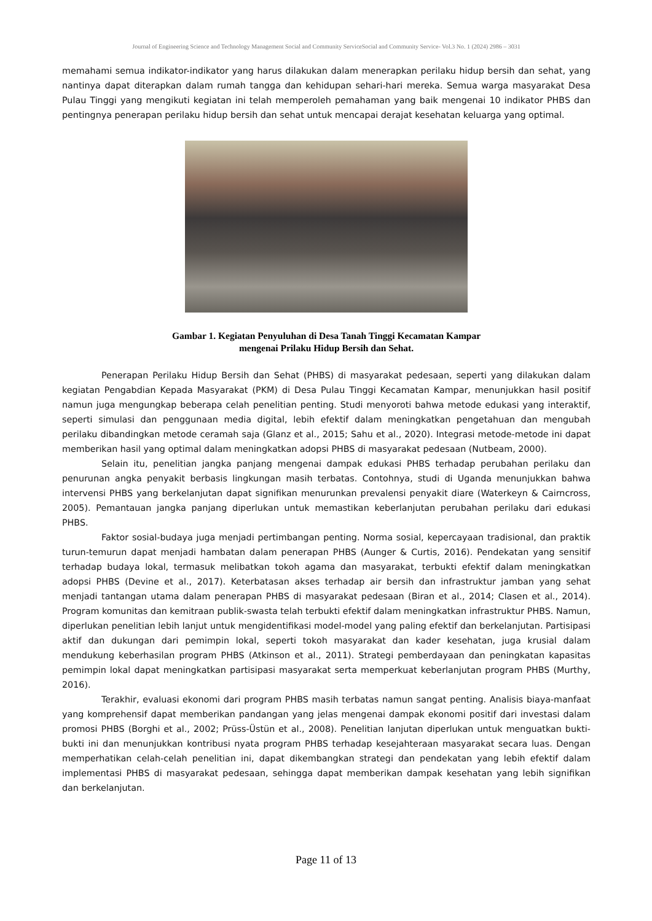Journal of Engineering Science and Technology Management Social and Community ServiceSocial and Community Service- Vol.3 No. 1 (2024) 2986 – 3031
memahami semua indikator-indikator yang harus dilakukan dalam menerapkan perilaku hidup bersih dan sehat, yang nantinya dapat diterapkan dalam rumah tangga dan kehidupan sehari-hari mereka. Semua warga masyarakat Desa Pulau Tinggi yang mengikuti kegiatan ini telah memperoleh pemahaman yang baik mengenai 10 indikator PHBS dan pentingnya penerapan perilaku hidup bersih dan sehat untuk mencapai derajat kesehatan keluarga yang optimal.
Gambar 1. Kegiatan Penyuluhan di Desa Tanah Tinggi Kecamatan Kampar
mengenai Prilaku Hidup Bersih dan Sehat.
Penerapan Perilaku Hidup Bersih dan Sehat (PHBS) di masyarakat pedesaan, seperti yang dilakukan dalam kegiatan Pengabdian Kepada Masyarakat (PKM) di Desa Pulau Tinggi Kecamatan Kampar, menunjukkan hasil positif namun juga mengungkap beberapa celah penelitian penting. Studi menyoroti bahwa metode edukasi yang interaktif, seperti simulasi dan penggunaan media digital, lebih efektif dalam meningkatkan pengetahuan dan mengubah perilaku dibandingkan metode ceramah saja (Glanz et al., 2015; Sahu et al., 2020). Integrasi metode-metode ini dapat memberikan hasil yang optimal dalam meningkatkan adopsi PHBS di masyarakat pedesaan (Nutbeam, 2000).
Selain itu, penelitian jangka panjang mengenai dampak edukasi PHBS terhadap perubahan perilaku dan penurunan angka penyakit berbasis lingkungan masih terbatas. Contohnya, studi di Uganda menunjukkan bahwa intervensi PHBS yang berkelanjutan dapat signifikan menurunkan prevalensi penyakit diare (Waterkeyn & Cairncross, 2005). Pemantauan jangka panjang diperlukan untuk memastikan keberlanjutan perubahan perilaku dari edukasi PHBS.
Faktor sosial-budaya juga menjadi pertimbangan penting. Norma sosial, kepercayaan tradisional, dan praktik turun-temurun dapat menjadi hambatan dalam penerapan PHBS (Aunger & Curtis, 2016). Pendekatan yang sensitif terhadap budaya lokal, termasuk melibatkan tokoh agama dan masyarakat, terbukti efektif dalam meningkatkan adopsi PHBS (Devine et al., 2017). Keterbatasan akses terhadap air bersih dan infrastruktur jamban yang sehat menjadi tantangan utama dalam penerapan PHBS di masyarakat pedesaan (Biran et al., 2014; Clasen et al., 2014). Program komunitas dan kemitraan publik-swasta telah terbukti efektif dalam meningkatkan infrastruktur PHBS. Namun, diperlukan penelitian lebih lanjut untuk mengidentifikasi model-model yang paling efektif dan berkelanjutan. Partisipasi aktif dan dukungan dari pemimpin lokal, seperti tokoh masyarakat dan kader kesehatan, juga krusial dalam mendukung keberhasilan program PHBS (Atkinson et al., 2011). Strategi pemberdayaan dan peningkatan kapasitas pemimpin lokal dapat meningkatkan partisipasi masyarakat serta memperkuat keberlanjutan program PHBS (Murthy, 2016).
Terakhir, evaluasi ekonomi dari program PHBS masih terbatas namun sangat penting. Analisis biaya-manfaat yang komprehensif dapat memberikan pandangan yang jelas mengenai dampak ekonomi positif dari investasi dalam promosi PHBS (Borghi et al., 2002; Prüss-Üstün et al., 2008). Penelitian lanjutan diperlukan untuk menguatkan bukti-bukti ini dan menunjukkan kontribusi nyata program PHBS terhadap kesejahteraan masyarakat secara luas. Dengan memperhatikan celah-celah penelitian ini, dapat dikembangkan strategi dan pendekatan yang lebih efektif dalam implementasi PHBS di masyarakat pedesaan, sehingga dapat memberikan dampak kesehatan yang lebih signifikan dan berkelanjutan.
Page 11 of 13